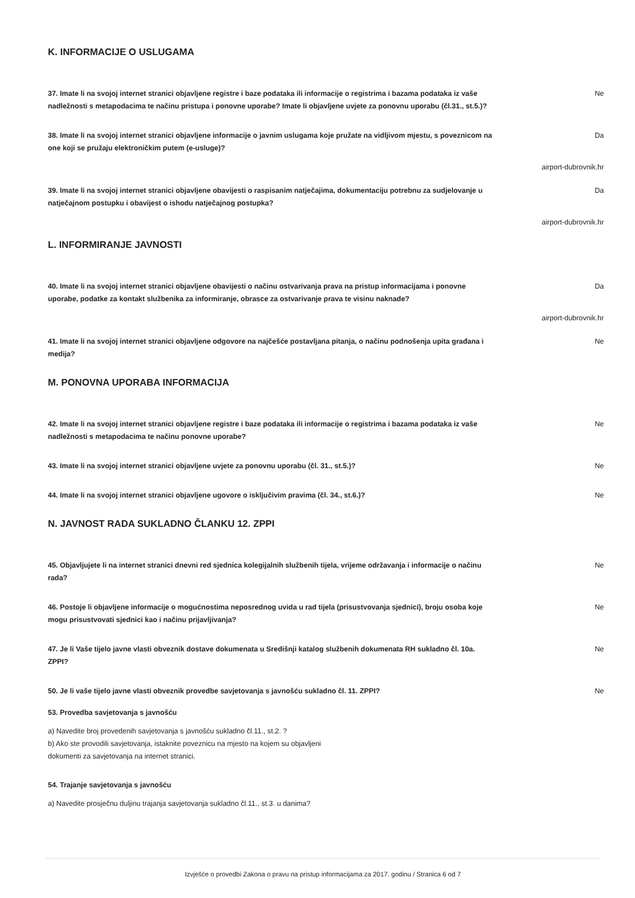K. INFORMACIJE O USLUGAMA
37. Imate li na svojoj internet stranici objavljene registre i baze podataka ili informacije o registrima i bazama podataka iz vaše nadležnosti s metapodacima te načinu pristupa i ponovne uporabe? Imate li objavljene uvjete za ponovnu uporabu (čl.31., st.5.)?
Ne
38. Imate li na svojoj internet stranici objavljene informacije o javnim uslugama koje pružate na vidljivom mjestu, s poveznicom na one koji se pružaju elektroničkim putem (e-usluge)?
Da
airport-dubrovnik.hr
39. Imate li na svojoj internet stranici objavljene obavijesti o raspisanim natječajima, dokumentaciju potrebnu za sudjelovanje u natječajnom postupku i obavijest o ishodu natječajnog postupka?
Da
airport-dubrovnik.hr
L. INFORMIRANJE JAVNOSTI
40. Imate li na svojoj internet stranici objavljene obavijesti o načinu ostvarivanja prava na pristup informacijama i ponovne uporabe, podatke za kontakt službenika za informiranje, obrasce za ostvarivanje prava te visinu naknade?
Da
airport-dubrovnik.hr
41. Imate li na svojoj internet stranici objavljene odgovore na najčešće postavljana pitanja, o načinu podnošenja upita građana i medija?
Ne
M. PONOVNA UPORABA INFORMACIJA
42. Imate li na svojoj internet stranici objavljene registre i baze podataka ili informacije o registrima i bazama podataka iz vaše nadležnosti s metapodacima te načinu ponovne uporabe?
Ne
43. Imate li na svojoj internet stranici objavljene uvjete za ponovnu uporabu (čl. 31., st.5.)? Ne
44. Imate li na svojoj internet stranici objavljene ugovore o isključivim pravima (čl. 34., st.6.)? Ne
N. JAVNOST RADA SUKLADNO ČLANKU 12. ZPPI
45. Objavljujete li na internet stranici dnevni red sjednica kolegijalnih službenih tijela, vrijeme održavanja i informacije o načinu rada?
Ne
46. Postoje li objavljene informacije o mogućnostima neposrednog uvida u rad tijela (prisustvovanja sjednici), broju osoba koje mogu prisustvovati sjednici kao i načinu prijavljivanja?
Ne
47. Je li Vaše tijelo javne vlasti obveznik dostave dokumenata u Središnji katalog službenih dokumenata RH sukladno čl. 10a. ZPPI?
Ne
50. Je li vaše tijelo javne vlasti obveznik provedbe savjetovanja s javnošću sukladno čl. 11. ZPPI? Ne
53. Provedba savjetovanja s javnošću
a) Navedite broj provedenih savjetovanja s javnošću sukladno čl.11., st.2. ?
b) Ako ste provodili savjetovanja, istaknite poveznicu na mjesto na kojem su objavljeni
dokumenti za savjetovanja na internet stranici.
54. Trajanje savjetovanja s javnošću
a) Navedite prosječnu duljinu trajanja savjetovanja sukladno čl.11., st.3. u danima?
Izvješće o provedbi Zakona o pravu na pristup informacijama za 2017. godinu / Stranica 6 od 7